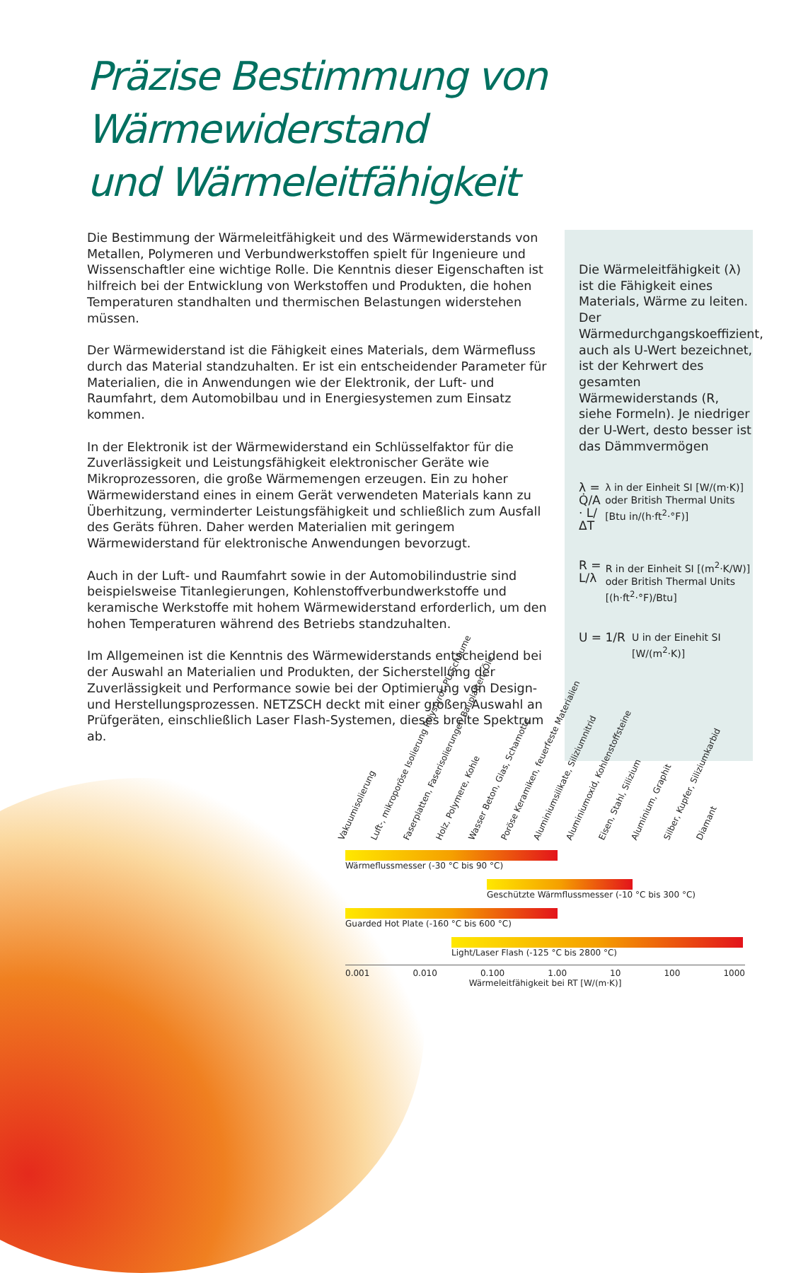Präzise Bestimmung von Wärmewiderstand
und Wärmeleitfähigkeit
Die Bestimmung der Wärmeleitfähigkeit und des Wärmewiderstands von Metallen, Polymeren und Verbundwerkstoffen spielt für Ingenieure und Wissenschaftler eine wichtige Rolle. Die Kenntnis dieser Eigenschaften ist hilfreich bei der Entwicklung von Werkstoffen und Produkten, die hohen Temperaturen standhalten und thermischen Belastungen widerstehen müssen.
Der Wärmewiderstand ist die Fähigkeit eines Materials, dem Wärmefluss durch das Material standzuhalten. Er ist ein entscheidender Parameter für Materialien, die in Anwendungen wie der Elektronik, der Luft- und Raumfahrt, dem Automobilbau und in Energiesystemen zum Einsatz kommen.
In der Elektronik ist der Wärmewiderstand ein Schlüsselfaktor für die Zuverlässigkeit und Leistungsfähigkeit elektronischer Geräte wie Mikroprozessoren, die große Wärmemengen erzeugen. Ein zu hoher Wärmewiderstand eines in einem Gerät verwendeten Materials kann zu Überhitzung, verminderter Leistungsfähigkeit und schließlich zum Ausfall des Geräts führen. Daher werden Materialien mit geringem Wärmewiderstand für elektronische Anwendungen bevorzugt.
Auch in der Luft- und Raumfahrt sowie in der Automobilindustrie sind beispielsweise Titanlegierungen, Kohlenstoffverbundwerkstoffe und keramische Werkstoffe mit hohem Wärmewiderstand erforderlich, um den hohen Temperaturen während des Betriebs standzuhalten.
Im Allgemeinen ist die Kenntnis des Wärmewiderstands entscheidend bei der Auswahl an Materialien und Produkten, der Sicherstellung der Zuverlässigkeit und Performance sowie bei der Optimierung von Design- und Herstellungsprozessen. NETZSCH deckt mit einer großen Auswahl an Prüfgeräten, einschließlich Laser Flash-Systemen, dieses breite Spektrum ab.
Die Wärmeleitfähigkeit (λ) ist die Fähigkeit eines Materials, Wärme zu leiten. Der Wärmedurchgangskoeffizient, auch als U-Wert bezeichnet, ist der Kehrwert des gesamten Wärmewiderstands (R, siehe Formeln). Je niedriger der U-Wert, desto besser ist das Dämmvermögen
λ = Q̇/A · L/ΔT
λ in der Einheit SI [W/(m·K)] oder British Thermal Units [Btu in/(h·ft<sup>2</sup>·°F)]
R = L/λ
R in der Einheit SI [(m<sup>2</sup>·K/W)] oder British Thermal Units [(h·ft<sup>2</sup>·°F)/Btu]
U = 1/R
U in der Einehit SI [W/(m<sup>2</sup>·K)]
Vakuumisolierung Luft-, mikroporöse Isolierung Polystyrol, PU-Schäume Faserplatten, Faserisolierungen Bauplatten, Öle Holz, Polymere, Kohle Wasser Beton, Glas, Schamotte Poröse Keramiken, feuerfeste Materialien Aluminiumsilikate, Siliziumnitrid Aluminiumoxid, Kohlenstoffsteine Eisen, Stahl, Silizium Aluminium, Graphit Silber, Kupfer, Siliziumkarbid Diamant
Wärmeflussmesser (-30 °C bis 90 °C)
Geschützte Wärmflussmesser (-10 °C bis 300 °C)
Guarded Hot Plate (-160 °C bis 600 °C)
Light/Laser Flash (-125 °C bis 2800 °C)
0.001 0.010 0.100 1.00 10 100 1000
Wärmeleitfähigkeit bei RT [W/(m·K)]